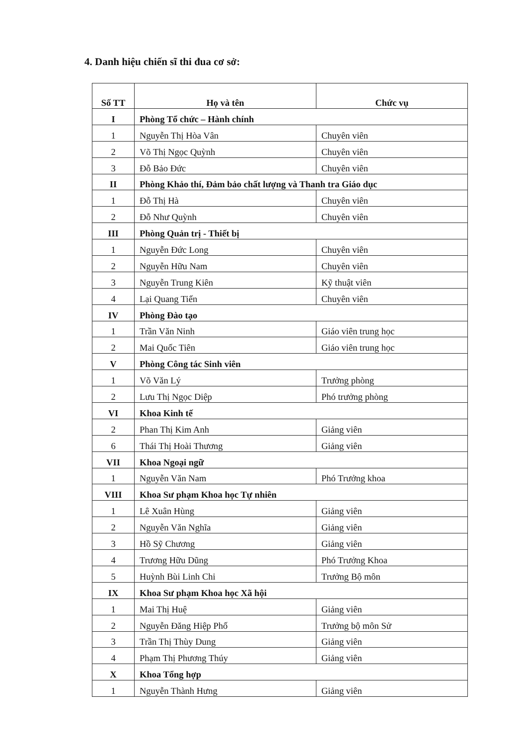4. Danh hiệu chiến sĩ thi đua cơ sở:
| Số TT | Họ và tên | Chức vụ |
| --- | --- | --- |
| I | Phòng Tổ chức – Hành chính | |
| 1 | Nguyễn Thị Hòa Vân | Chuyên viên |
| 2 | Võ Thị Ngọc Quỳnh | Chuyên viên |
| 3 | Đỗ Bảo Đức | Chuyên viên |
| II | Phòng Khảo thí, Đảm bảo chất lượng và Thanh tra Giáo dục | |
| 1 | Đỗ Thị Hà | Chuyên viên |
| 2 | Đỗ Như Quỳnh | Chuyên viên |
| III | Phòng Quản trị - Thiết bị | |
| 1 | Nguyễn Đức Long | Chuyên viên |
| 2 | Nguyễn Hữu Nam | Chuyên viên |
| 3 | Nguyễn Trung Kiên | Kỹ thuật viên |
| 4 | Lại Quang Tiến | Chuyên viên |
| IV | Phòng Đào tạo | |
| 1 | Trần Văn Ninh | Giáo viên trung học |
| 2 | Mai Quốc Tiên | Giáo viên trung học |
| V | Phòng Công tác Sinh viên | |
| 1 | Võ Văn Lý | Trưởng phòng |
| 2 | Lưu Thị Ngọc Diệp | Phó trưởng phòng |
| VI | Khoa Kinh tế | |
| 2 | Phan Thị Kim Anh | Giảng viên |
| 6 | Thái Thị Hoài Thương | Giảng viên |
| VII | Khoa Ngoại ngữ | |
| 1 | Nguyễn Văn Nam | Phó Trưởng khoa |
| VIII | Khoa Sư phạm Khoa học Tự nhiên | |
| 1 | Lê Xuân Hùng | Giảng viên |
| 2 | Nguyễn Văn Nghĩa | Giảng viên |
| 3 | Hồ Sỹ Chương | Giảng viên |
| 4 | Trương Hữu Dũng | Phó Trưởng Khoa |
| 5 | Huỳnh Bùi Linh Chi | Trưởng Bộ môn |
| IX | Khoa Sư phạm Khoa học Xã hội | |
| 1 | Mai Thị Huệ | Giảng viên |
| 2 | Nguyễn Đăng Hiệp Phố | Trưởng bộ môn Sử |
| 3 | Trần Thị Thùy Dung | Giảng viên |
| 4 | Phạm Thị Phương Thúy | Giảng viên |
| X | Khoa Tổng hợp | |
| 1 | Nguyễn Thành Hưng | Giảng viên |